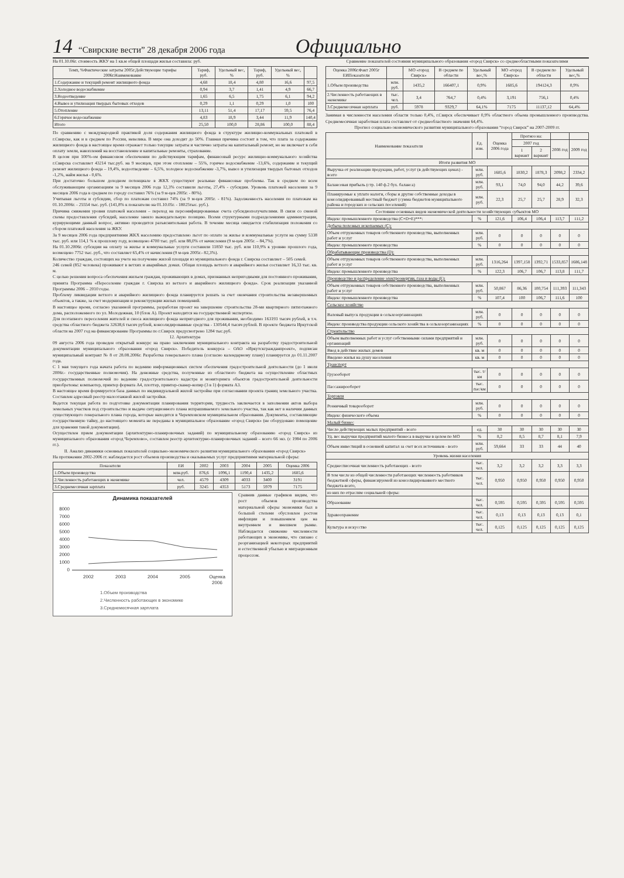14 “Свирские вести” 28 декабря 2006 года Официально
На 01.10.06г. стоимость ЖКУ на 1 кв.м общей площади жилья составила: руб.
| Темп, %Фактические затраты 2005г.Действующие тарифы 2006г.Наименование | Тариф, руб. | Удельный вес, % | Тариф, руб. | Удельный вес, % | |
| --- | --- | --- | --- | --- | --- |
| 1.Содержание и текущий ремонт жилищного фонда | 4,68 | 18,4 | 4,80 | 16,6 | 97,5 |
| 2.Холодное водоснабжение | 0,94 | 3,7 | 1,41 | 4,9 | 66,7 |
| 3.Водоотведение | 1,65 | 6,5 | 1,75 | 6,1 | 94,2 |
| 4.Вывоз и утилизация твердых бытовых отходов | 0,29 | 1,1 | 0,29 | 1,0 | 100 |
| 5.Отопление | 13,11 | 51,4 | 17,17 | 59,5 | 76,4 |
| 6.Горячее водоснабжение | 4,83 | 18,9 | 3,44 | 11,9 | 140,4 |
| Итого | 25,50 | 100,0 | 28,86 | 100,0 | 88,4 |
По сравнению с международной практикой доля содержания жилищного фонда в структуре жилищно-коммунальных платежей в г.Свирске, как и в среднем по России, невелика. В мире она доходит до 50%. Главная причина состоит в том, что плата за содержание жилищного фонда в настоящее время отражает только текущие затраты и частично затраты на капитальный ремонт, но не включает в себя оплату земли, накоплений на восстановление и капитальные ремонты, страхование.
В целом при 100%-ом финансовом обеспечении по действующим тарифам, финансовый ресурс жилищно-коммунального хозяйства г.Свирска составляет 43214 тыс.руб. на 9 месяцев, при этом отопление – 55%, горячее водоснабжение -13,6%, содержание и текущий ремонт жилищного фонда – 19,4%, водоотведение – 6,5%, холодное водоснабжение -3,7%, вывоз и утилизация твердых бытовых отходов -1,2%, найм жилья - 0,6%.
При достаточно большом доходном потенциале в ЖКХ существуют реальные финансовые проблемы. Так в среднем по всем обслуживающим организациям за 9 месяцев 2006 года 12,3% составили льготы, 27,4% - субсидии. Уровень платежей населения за 9 месяцев 2006 года в среднем по городу составил 76% (за 9 м-цев 2005г. - 80%).
Учитывая льготы и субсидии, сбор по платежам составил 74% (за 9 м-цев 2005г. - 81%). Задолженность населения по платежам на 01.10.2006г. - 25554 тыс. руб. (141,8% к показателю на 01.10.05г. - 18025тыс. руб.).
Причина снижения уровня платежей населения – переход на персонифицированные счета субсидиополучателями. В связи со сменой схемы предоставления субсидий, население заняло выжидательную позицию. Всеми структурными подразделениями администрации, курирующими данный вопрос, активно проводится разъяснительная работа. В течение месяца ожидается стабилизация положения со сбором платежей населения за ЖКУ.
За 9 месяцев 2006 года предприятиями ЖКХ населению предоставлено льгот по оплате за жилье и коммунальные услуги на сумму 5338 тыс. руб. или 114,1 % к прошлому году, возмещено 4700 тыс. руб. или 88,0% от начисления (9 м-цев 2005г. – 84,7%).
На 01.10.2006г. субсидии на оплату за жилье и коммунальные услуги составили 11850 тыс. руб. или 110,9% к уровню прошлого года, возмещено 7752 тыс. руб., что составляет 65,4% от начисления (9 м-цев 2005г.- 82,3%).
Количество граждан, состоящих на учете на получение жилой площади из муниципального фонда г. Свирска составляет – 505 семей.
246 семей (852 человека) проживают в ветхих и аварийных домах. Общая площадь ветхого и аварийного жилья составляет 16,33 тыс. кв. м.
С целью решения вопроса обеспечения жильем граждан, проживающих в домах, признанных непригодными для постоянного проживания, принята Программа «Переселение граждан г. Свирска из ветхого и аварийного жилищного фонда». Срок реализации указанной Программы 2006 – 2010 годы.
Проблему ликвидации ветхого и аварийного жилищного фонда планируется решать за счет окончания строительства незавершенных объектов, а также, за счет модернизации и реконструкции жилых помещений.
В настоящее время, согласно указанной программы, разработан проект на завершение строительства 28-ми квартирного пятиэтажного дома, расположенного по ул. Молодежная, 10 (блок А). Проект находится на государственной экспертизе.
Для поэтапного переселения жителей и сноса жилищного фонда непригодного для проживания, необходимо 163193 тысяч рублей, в т.ч. средства областного бюджета 32638,6 тысяч рублей, консолидированные средства - 130544,4 тысяч рублей. В проекте бюджета Иркутской области на 2007 год на финансирование Программы по г.Свирск предусмотрено 1284 тыс.руб.
12. Архитектура
09 августа 2006 года проведен открытый конкурс на право заключения муниципального контракта на разработку градостроительной документации муниципального образования «город Свирск». Победитель конкурса – ОАО «Иркутскгражданпроект», подписан муниципальный контракт № 8 от 28.08.2006г. Разработка генерального плана (согласно календарному плану) планируется до 01.11.2007 года.
С 1 мая текущего года начата работа по ведению информационных систем обеспечения градостроительной деятельности (до 1 июля 2006г.- государственные полномочия). На денежные средства, полученные из областного бюджета на осуществление областных государственных полномочий по ведению градостроительного кадастра и мониторинга объектов градостроительной деятельности приобретены: компьютер, принтер формата А4, плоттер, принтер-сканер-копир (3 в 1) формата А3.
В настоящее время формируется база данных по индивидуальной жилой застройке при согласовании проекта границ земельного участка. Составлен адресный реестр малоэтажной жилой застройки.
Ведется текущая работа по подготовке документации планирования территории, трудность заключается в заполнении актов выбора земельных участков под строительство и выдаче ситуационного плана испрашиваемого земельного участка, так как нет в наличии данных существующего генерального плана города, которые находятся в Черемховском муниципальном образовании. Документы, составляющие государственную тайну, до настоящего момента не переданы в муниципальное образование «город Свирск» (не оборудовано помещение для хранения такой документации).
Осуществлен прием документации (архитектурно-планировочных заданий) по муниципальному образованию «город Свирск» из муниципального образования «город Черемхово», составлен реестр архитектурно-планировочных заданий – всего 66 экз. (с 1984 по 2006 гг.).
II. Анализ динамики основных показателей социально-экономического развития муниципального образования «город Свирск»
На протяжении 2002-2006 гг. наблюдается рост объемов производства и оказываемых услуг предприятиями материальной сферы:
| Показатели | ЕИ | 2002 | 2003 | 2004 | 2005 | Оценка 2006 |
| --- | --- | --- | --- | --- | --- | --- |
| 1.Объем производства | млн.руб. | 876,6 | 1096,1 | 1190,4 | 1435,2 | 1685,6 |
| 2.Численность работающих в экономике | чел. | 4579 | 4309 | 4033 | 3400 | 3191 |
| 3.Среднемесячная зарплата | руб. | 3245 | 4353 | 5173 | 5979 | 7175 |
Динамика показателей
8000
7000
6000
5000
4000
3000
2000
1000
0
2002
2003
2004
2005
Оценка
2006
1.Объем производства
2.Численность работающих в экономике
3.Среднемесячная зарплата
Сравнив данные графиков видим, что рост объемов производства материальной сферы экономики был в большей степени обусловлен ростом инфляции и повышением цен на внутреннем и внешнем рынке. Наблюдается снижение численности работающих в экономике, что связано с реорганизацией некоторых предприятий и естественной убылью и миграционным процессом.
Сравнение показателей состояния муниципального образования «город Свирск» со среднеобластными показателями
| Оценка 2006г.Факт 2005г ЕИПоказатели | | МО «город Свирск» | В среднем по области | Удельный вес,% | МО «город Свирск» | В среднем по области | Удельный вес,% |
| --- | --- | --- | --- | --- | --- | --- | --- |
| 1.Объем производства | млн. руб. | 1435,2 | 166407,1 | 0,9% | 1685,6 | 194124,3 | 0,9% |
| 2.Численность работающих в экономике | тыс. чел. | 3,4 | 764,7 | 0,4% | 3,191 | 756,1 | 0,4% |
| 3.Среднемесячная зарплата | руб. | 5978 | 9329,7 | 64,1% | 7175 | 11137,12 | 64,4% |
Занимая в численности населения области только 0,4%, г.Свирск обеспечивает 0,9% областного объема промышленного производства. Среднемесячная заработная плата составляет от среднеобластного значения 64,4%.
Прогноз социально-экономического развития муниципального образования “город Свирск” на 2007-2009 гг.
| Наименование показателя | Ед. изм. | Оценка 2006 года | Прогноз на: | | | |
| --- | --- | --- | --- | --- | --- | --- |
| | | | 2007 год | | 2008 год | 2009 год |
| | | | 1 вариант | 2 вариант | | |
| Итоги развития МО | | | | | | |
| Выручка от реализации продукции, работ, услуг (в действующих ценах) - всего | млн. руб. | 1685,6 | 1830,2 | 1878,3 | 2098,2 | 2334,2 |
| Балансовая прибыль (стр. 140 ф.2 бух. баланса) | млн. руб. | 93,1 | 74,0 | 94,0 | 44,2 | 39,6 |
| Планируемые к уплате налоги, сборы и другие собственные доходы в консолидированный местный бюджет (сумма бюджетов муниципального района и городских и сельских поселений) | млн. руб. | 22,3 | 25,7 | 25,7 | 28,9 | 32,3 |
| Состояние основных видов экономической деятельности хозяйствующих субъектов МО | | | | | | |
| Индекс промышленного производства (C+D+E)***: | % | 121,6 | 106,4 | 106,4 | 113,7 | 111,2 |
| Добыча полезных ископаемых (С): | | | | | | |
| Объем отгруженных товаров собственного производства, выполненных работ и услуг | млн. руб. | 0 | 0 | 0 | 0 | 0 |
| Индекс промышленного производства | % | 0 | 0 | 0 | 0 | 0 |
| Обрабатывающие производства (D): | | | | | | |
| Объем отгруженных товаров собственного производства, выполненных работ и услуг | млн. руб. | 1316,264 | 1397,158 | 1392,71 | 1533,857 | 1686,148 |
| Индекс промышленного производства | % | 122,3 | 106,7 | 106,7 | 113,8 | 111,7 |
| Производство и распределение электроэнергии, газа и воды (Е): | | | | | | |
| Объем отгруженных товаров собственного производства, выполненных работ и услуг | млн. руб. | 50,867 | 86,36 | 100,754 | 111,393 | 111,343 |
| Индекс промышленного производства | % | 107,4 | 100 | 106,7 | 111,6 | 100 |
| Сельское хозяйство | | | | | | |
| Валовый выпуск продукции в сельхозорганизациях | млн. руб. | 0 | 0 | 0 | 0 | 0 |
| Индекс производства продукции сельского хозяйства в сельхозорганизациях | % | 0 | 0 | 0 | 0 | 0 |
| Строительство | | | | | | |
| Объем выполненных работ и услуг собственными силами предприятий и организаций | млн. руб. | 0 | 0 | 0 | 0 | 0 |
| Ввод в действие жилых домов | кв. м | 0 | 0 | 0 | 0 | 0 |
| Введено жилья на душу населения | кв. м | 0 | 0 | 0 | 0 | 0 |
| Транспорт | | | | | | |
| Грузооборот | тыс. т/км | 0 | 0 | 0 | 0 | 0 |
| Пассажирооборот | тыс. пас/км | 0 | 0 | 0 | 0 | 0 |
| Торговля | | | | | | |
| Розничный товарооборот | млн. руб. | 0 | 0 | 0 | 0 | 0 |
| Индекс физического объема | % | 0 | 0 | 0 | 0 | 0 |
| Малый бизнес | | | | | | |
| Число действующих малых предприятий - всего | ед. | 30 | 30 | 30 | 30 | 30 |
| Уд. вес выручки предприятий малого бизнеса в выручке в целом по МО | % | 8,2 | 8,5 | 8,7 | 8,1 | 7,9 |
| Объем инвестиций в основной капитал за счет всех источников - всего | млн. руб. | 59,664 | 33 | 33 | 44 | 40 |
| Уровень жизни населения | | | | | | |
| Среднесписочная численность работающих - всего | тыс. чел. | 3,2 | 3,2 | 3,2 | 3,3 | 3,3 |
| В том числе из общей численности работающих численность работников бюджетной сферы, финансируемой из консолидированного местного бюджета-всего, | тыс. чел. | 0,950 | 0,950 | 0,950 | 0,950 | 0,950 |
| из них по отраслям социальной сферы: | | | | | | |
| Образование | тыс. чел. | 0,595 | 0,595 | 0,595 | 0,595 | 0,595 |
| Здравоохранение | тыс. чел. | 0,13 | 0,13 | 0,13 | 0,13 | 0,1 |
| Культура и искусство | тыс. чел. | 0,125 | 0,125 | 0,125 | 0,125 | 0,125 |